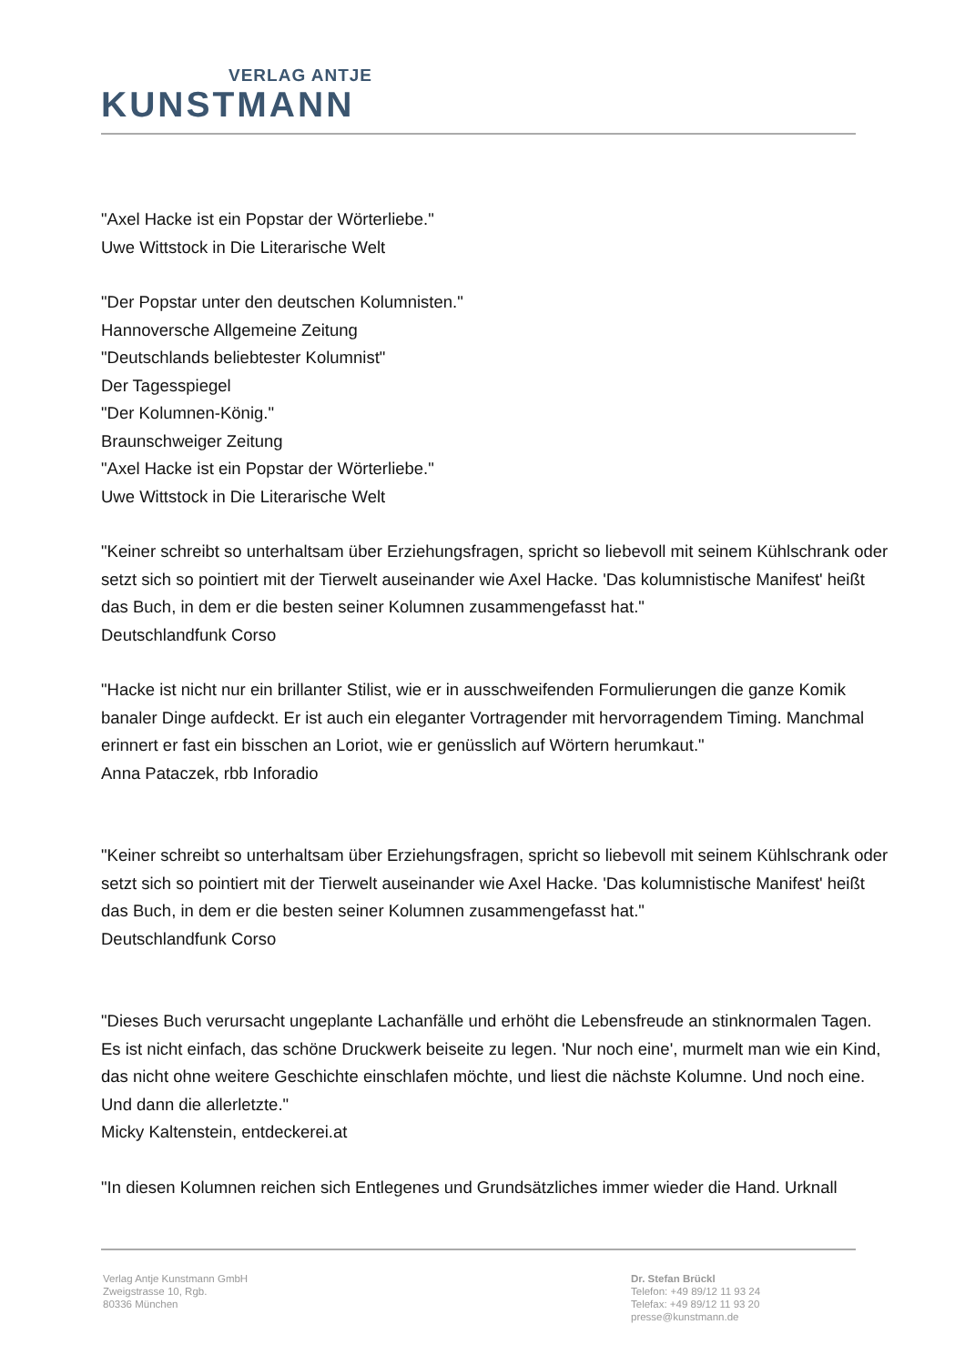VERLAG ANTJE
KUNSTMANN
"Axel Hacke ist ein Popstar der Wörterliebe."
Uwe Wittstock in Die Literarische Welt
"Der Popstar unter den deutschen Kolumnisten."
Hannoversche Allgemeine Zeitung
"Deutschlands beliebtester Kolumnist"
Der Tagesspiegel
"Der Kolumnen-König."
Braunschweiger Zeitung
"Axel Hacke ist ein Popstar der Wörterliebe."
Uwe Wittstock in Die Literarische Welt
"Keiner schreibt so unterhaltsam über Erziehungsfragen, spricht so liebevoll mit seinem Kühlschrank oder setzt sich so pointiert mit der Tierwelt auseinander wie Axel Hacke. 'Das kolumnistische Manifest' heißt das Buch, in dem er die besten seiner Kolumnen zusammengefasst hat."
Deutschlandfunk Corso
"Hacke ist nicht nur ein brillanter Stilist, wie er in ausschweifenden Formulierungen die ganze Komik banaler Dinge aufdeckt. Er ist auch ein eleganter Vortragender mit hervorragendem Timing. Manchmal erinnert er fast ein bisschen an Loriot, wie er genüsslich auf Wörtern herumkaut."
Anna Pataczek, rbb Inforadio
"Keiner schreibt so unterhaltsam über Erziehungsfragen, spricht so liebevoll mit seinem Kühlschrank oder setzt sich so pointiert mit der Tierwelt auseinander wie Axel Hacke. 'Das kolumnistische Manifest' heißt das Buch, in dem er die besten seiner Kolumnen zusammengefasst hat."
Deutschlandfunk Corso
"Dieses Buch verursacht ungeplante Lachanfälle und erhöht die Lebensfreude an stinknormalen Tagen. Es ist nicht einfach, das schöne Druckwerk beiseite zu legen. 'Nur noch eine', murmelt man wie ein Kind, das nicht ohne weitere Geschichte einschlafen möchte, und liest die nächste Kolumne. Und noch eine. Und dann die allerletzte."
Micky Kaltenstein, entdeckerei.at
"In diesen Kolumnen reichen sich Entlegenes und Grundsätzliches immer wieder die Hand. Urknall
Verlag Antje Kunstmann GmbH
Zweigstrasse 10, Rgb.
80336 München
Dr. Stefan Brückl
Telefon: +49 89/12 11 93 24
Telefax: +49 89/12 11 93 20
presse@kunstmann.de